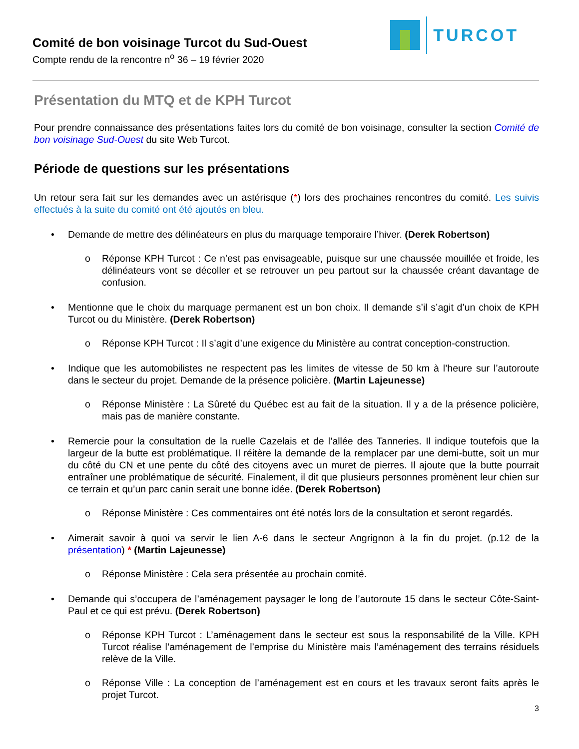Comité de bon voisinage Turcot du Sud-Ouest
Compte rendu de la rencontre n<sup>o</sup> 36 – 19 février 2020
TURCOT
Présentation du MTQ et de KPH Turcot
Pour prendre connaissance des présentations faites lors du comité de bon voisinage, consulter la section Comité de bon voisinage Sud-Ouest du site Web Turcot.
Période de questions sur les présentations
Un retour sera fait sur les demandes avec un astérisque (*) lors des prochaines rencontres du comité. Les suivis effectués à la suite du comité ont été ajoutés en bleu.
• Demande de mettre des délinéateurs en plus du marquage temporaire l’hiver. (Derek Robertson)
o Réponse KPH Turcot : Ce n’est pas envisageable, puisque sur une chaussée mouillée et froide, les délinéateurs vont se décoller et se retrouver un peu partout sur la chaussée créant davantage de confusion.
• Mentionne que le choix du marquage permanent est un bon choix. Il demande s’il s’agit d’un choix de KPH Turcot ou du Ministère. (Derek Robertson)
o Réponse KPH Turcot : Il s’agit d’une exigence du Ministère au contrat conception-construction.
• Indique que les automobilistes ne respectent pas les limites de vitesse de 50 km à l’heure sur l’autoroute dans le secteur du projet. Demande de la présence policière. (Martin Lajeunesse)
o Réponse Ministère : La Sûreté du Québec est au fait de la situation. Il y a de la présence policière, mais pas de manière constante.
• Remercie pour la consultation de la ruelle Cazelais et de l’allée des Tanneries. Il indique toutefois que la largeur de la butte est problématique. Il réitère la demande de la remplacer par une demi-butte, soit un mur du côté du CN et une pente du côté des citoyens avec un muret de pierres. Il ajoute que la butte pourrait entraîner une problématique de sécurité. Finalement, il dit que plusieurs personnes promènent leur chien sur ce terrain et qu’un parc canin serait une bonne idée. (Derek Robertson)
o Réponse Ministère : Ces commentaires ont été notés lors de la consultation et seront regardés.
• Aimerait savoir à quoi va servir le lien A-6 dans le secteur Angrignon à la fin du projet. (p.12 de la présentation) * (Martin Lajeunesse)
o Réponse Ministère : Cela sera présentée au prochain comité.
• Demande qui s’occupera de l’aménagement paysager le long de l’autoroute 15 dans le secteur Côte-Saint-Paul et ce qui est prévu. (Derek Robertson)
o Réponse KPH Turcot : L’aménagement dans le secteur est sous la responsabilité de la Ville. KPH Turcot réalise l’aménagement de l’emprise du Ministère mais l’aménagement des terrains résiduels relève de la Ville.
o Réponse Ville : La conception de l’aménagement est en cours et les travaux seront faits après le projet Turcot.
3